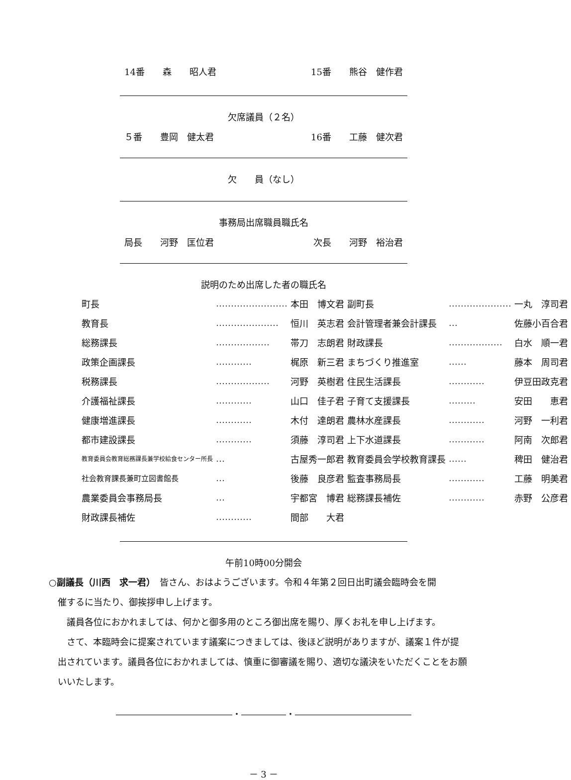14番　　森　　昭人君 15番　　熊谷　健作君
欠席議員（２名）
５番　　豊岡　健太君 16番　　工藤　健次君
欠　　員（なし）
事務局出席職員職氏名
局長　　河野　匡位君 次長　　河野　裕治君
説明のため出席した者の職氏名
| 町長 | …………………… | 本田 博文君 | 副町長 | ………………… | 一丸 淳司君 |
| 教育長 | ………………… | 恒川 英志君 | 会計管理者兼会計課長 | … | 佐藤小百合君 |
| 総務課長 | ……………… | 帯刀 志朗君 | 財政課長 | ……………… | 白水 順一君 |
| 政策企画課長 | ………… | 梶原 新三君 | まちづくり推進室 | …… | 藤本 周司君 |
| 税務課長 | ……………… | 河野 英樹君 | 住民生活課長 | ………… | 伊豆田政克君 |
| 介護福祉課長 | ………… | 山口 佳子君 | 子育て支援課長 | ……… | 安田 恵君 |
| 健康増進課長 | ………… | 木付 達朗君 | 農林水産課長 | ………… | 河野 一利君 |
| 都市建設課長 | ………… | 須藤 淳司君 | 上下水道課長 | ………… | 阿南 次郎君 |
| 教育委員会教育総務課長兼学校給食センター所長 | … | 古屋秀一郎君 | 教育委員会学校教育課長 | …… | 稗田 健治君 |
| 社会教育課長兼町立図書館長 | … | 後藤 良彦君 | 監査事務局長 | ………… | 工藤 明美君 |
| 農業委員会事務局長 | … | 宇都宮 博君 | 総務課長補佐 | ………… | 赤野 公彦君 |
| 財政課長補佐 | ………… | 間部 大君 | | | |
午前10時00分開会
○副議長（川西　求一君）　皆さん、おはようございます。令和４年第２回日出町議会臨時会を開
催するに当たり、御挨拶申し上げます。
　議員各位におかれましては、何かと御多用のところ御出席を賜り、厚くお礼を申し上げます。
　さて、本臨時会に提案されています議案につきましては、後ほど説明がありますが、議案１件が提出されています。議員各位におかれましては、慎重に御審議を賜り、適切な議決をいただくことをお願いいたします。
―――――――――――――・―――――・―――――――――――――
－ 3 －